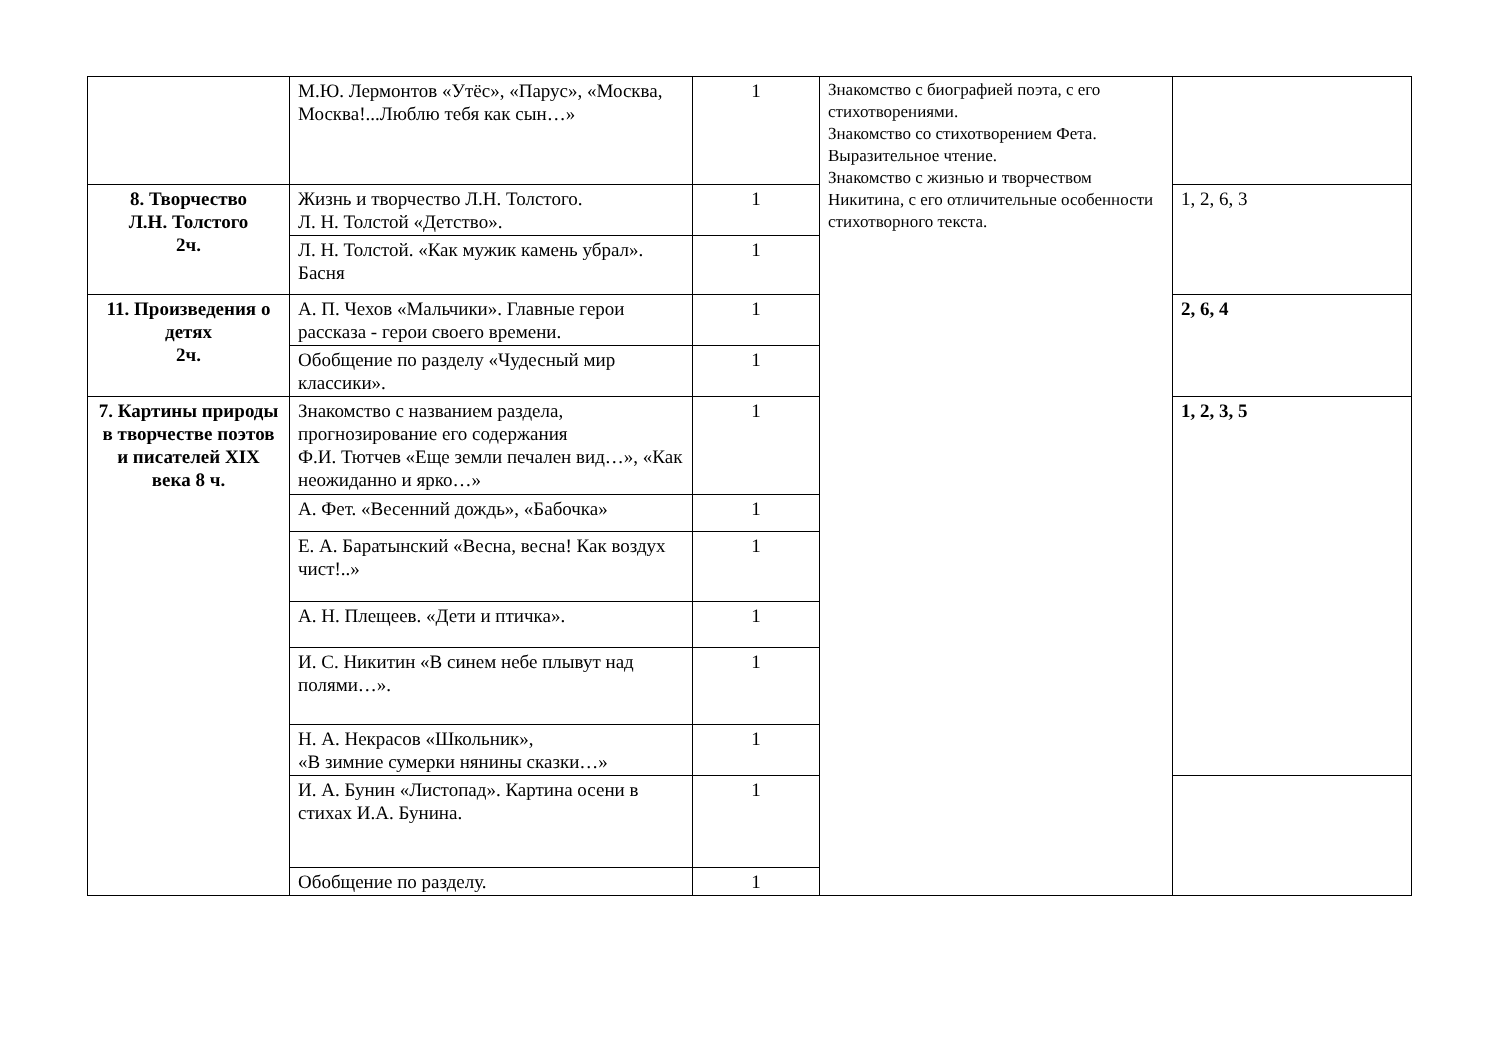| | М.Ю. Лермонтов «Утёс», «Парус», «Москва, Москва!...Люблю тебя как сын…» | 1 | Знакомство с биографией поэта, с его стихотворениями. Знакомство со стихотворением Фета. Выразительное чтение. Знакомство с жизнью и творчеством Никитина, с его отличительные особенности стихотворного текста. | |
| 8. Творчество Л.Н. Толстого 2ч. | Жизнь и творчество Л.Н. Толстого. Л. Н. Толстой «Детство». | 1 | | 1, 2, 6, 3 |
| | Л. Н. Толстой. «Как мужик камень убрал». Басня | 1 | | |
| 11. Произведения о детях 2ч. | А. П. Чехов «Мальчики». Главные герои рассказа - герои своего времени. | 1 | | 2, 6, 4 |
| | Обобщение по разделу «Чудесный мир классики». | 1 | | |
| 7. Картины природы в творчестве поэтов и писателей XIX века 8 ч. | Знакомство с названием раздела, прогнозирование его содержания Ф.И. Тютчев «Еще земли печален вид…», «Как неожиданно и ярко…» | 1 | | 1, 2, 3, 5 |
| | А. Фет. «Весенний дождь», «Бабочка» | 1 | | |
| | Е. А. Баратынский «Весна, весна! Как воздух чист!..» | 1 | | |
| | А. Н. Плещеев. «Дети и птичка». | 1 | | |
| | И. С. Никитин «В синем небе плывут над полями…». | 1 | | |
| | Н. А. Некрасов «Школьник», «В зимние сумерки нянины сказки…» | 1 | | |
| | И. А. Бунин «Листопад». Картина осени в стихах И.А. Бунина. | 1 | | |
| | Обобщение по разделу. | 1 | | |